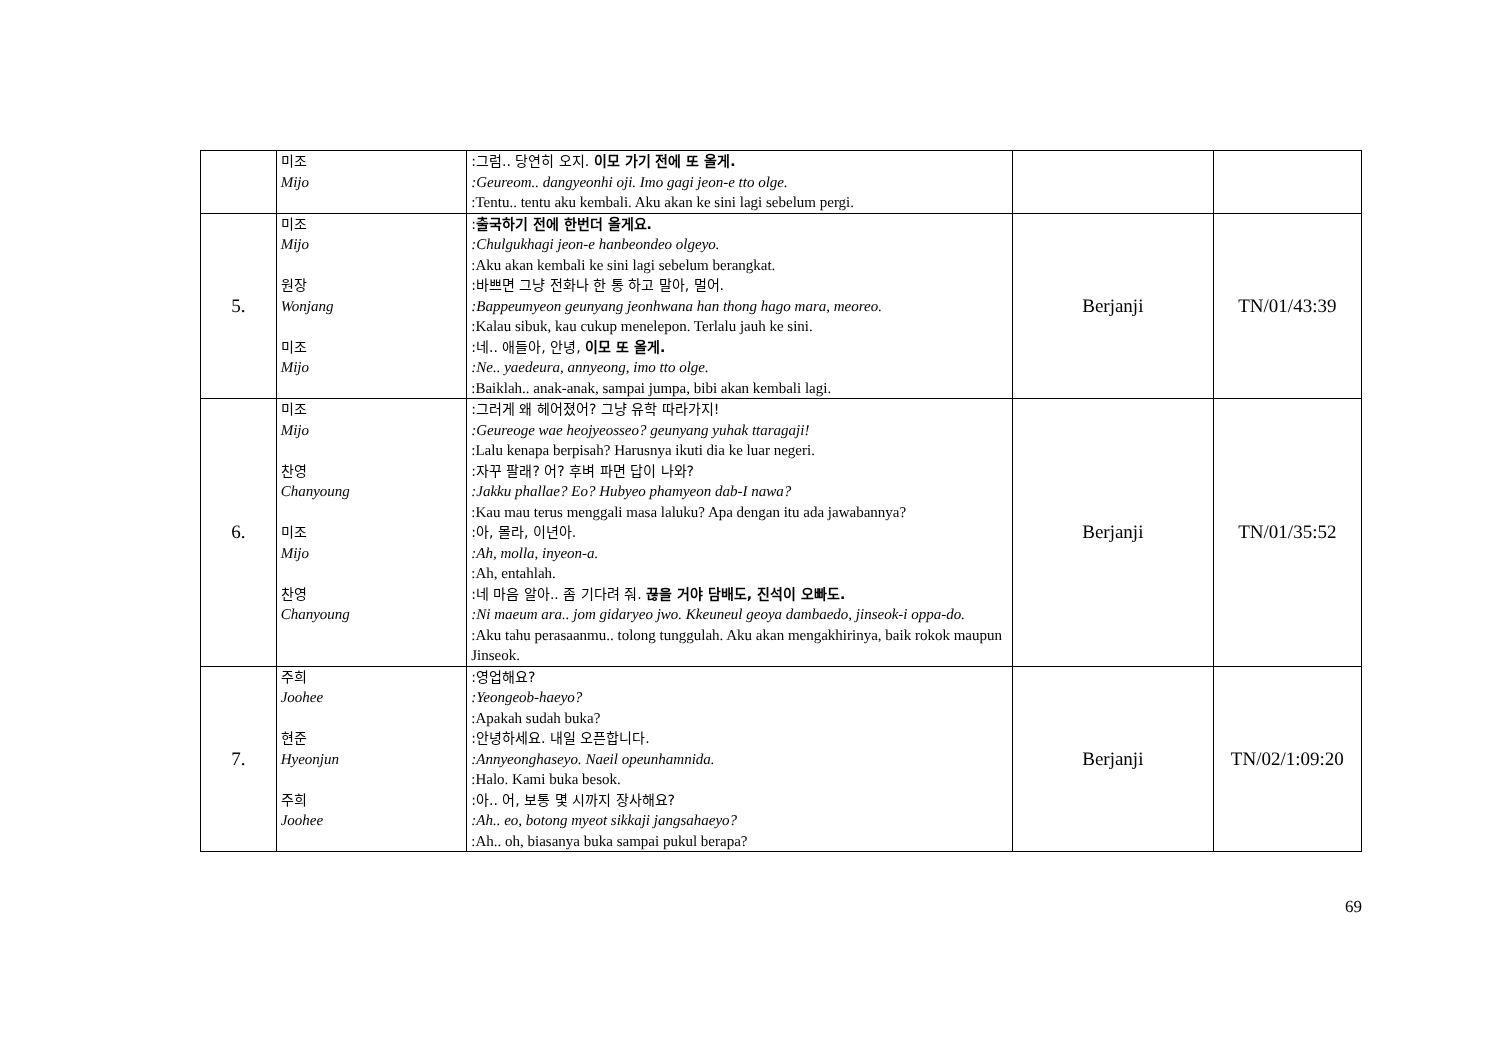| | 미조 Mijo | :그럼.. 당연히 오지. 이모 가기 전에 또 올게. :Geureom.. dangyeonhi oji. Imo gagi jeon-e tto olge. :Tentu.. tentu aku kembali. Aku akan ke sini lagi sebelum pergi. | | |
| 5. | 미조 Mijo 원장 Wonjang 미조 Mijo | : 출국하기 전에 한번더 올게요. :Chulgukhagi jeon-e hanbeondeo olgeyo. :Aku akan kembali ke sini lagi sebelum berangkat. :바쁘면 그냥 전화나 한 통 하고 말아, 멀어. :Bappeumyeon geunyang jeonhwana han thong hago mara, meoreo. :Kalau sibuk, kau cukup menelepon. Terlalu jauh ke sini. :네.. 애들아, 안녕, 이모 또 올게. :Ne.. yaedeura, annyeong, imo tto olge. :Baiklah.. anak-anak, sampai jumpa, bibi akan kembali lagi. | Berjanji | TN/01/43:39 |
| 6. | 미조 Mijo 찬영 Chanyoung 미조 Mijo 찬영 Chanyoung | :그러게 왜 헤어졌어? 그냥 유학 따라가지! :Geureoge wae heojyeosseo? geunyang yuhak ttaragaji! :Lalu kenapa berpisah? Harusnya ikuti dia ke luar negeri. :자꾸 팔래? 어? 후벼 파면 답이 나와? :Jakku phallae? Eo? Hubyeo phamyeon dab-I nawa? :Kau mau terus menggali masa laluku? Apa dengan itu ada jawabannya? :아, 몰라, 이년아. :Ah, molla, inyeon-a. :Ah, entahlah. :네 마음 알아.. 좀 기다려 줘. 끊을 거야 담배도, 진석이 오빠도. :Ni maeum ara.. jom gidaryeo jwo. Kkeuneul geoya dambaedo, jinseok-i oppa-do. :Aku tahu perasaanmu.. tolong tunggulah. Aku akan mengakhirinya, baik rokok maupun Jinseok. | Berjanji | TN/01/35:52 |
| 7. | 주희 Joohee 현준 Hyeonjun 주희 Joohee | :영업해요? :Yeongeob-haeyo? :Apakah sudah buka? :안녕하세요. 내일 오픈합니다. :Annyeonghaseyo. Naeil opeunhamnida. :Halo. Kami buka besok. :아.. 어, 보통 몇 시까지 장사해요? :Ah.. eo, botong myeot sikkaji jangsahaeyo? :Ah.. oh, biasanya buka sampai pukul berapa? | Berjanji | TN/02/1:09:20 |
69